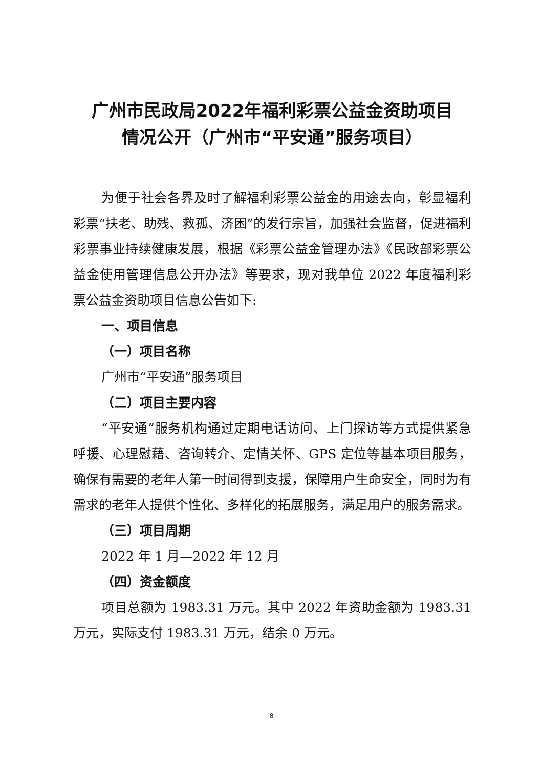广州市民政局2022年福利彩票公益金资助项目
情况公开（广州市“平安通”服务项目）
为便于社会各界及时了解福利彩票公益金的用途去向，彰显福利彩票“扶老、助残、救孤、济困”的发行宗旨，加强社会监督，促进福利彩票事业持续健康发展，根据《彩票公益金管理办法》《民政部彩票公益金使用管理信息公开办法》等要求，现对我单位 2022 年度福利彩票公益金资助项目信息公告如下:
一、项目信息
（一）项目名称
广州市“平安通”服务项目
（二）项目主要内容
“平安通”服务机构通过定期电话访问、上门探访等方式提供紧急呼援、心理慰藉、咨询转介、定情关怀、GPS 定位等基本项目服务，确保有需要的老年人第一时间得到支援，保障用户生命安全，同时为有需求的老年人提供个性化、多样化的拓展服务，满足用户的服务需求。
（三）项目周期
2022 年 1 月—2022 年 12 月
（四）资金额度
项目总额为 1983.31 万元。其中 2022 年资助金额为 1983.31 万元，实际支付 1983.31 万元，结余 0 万元。
8